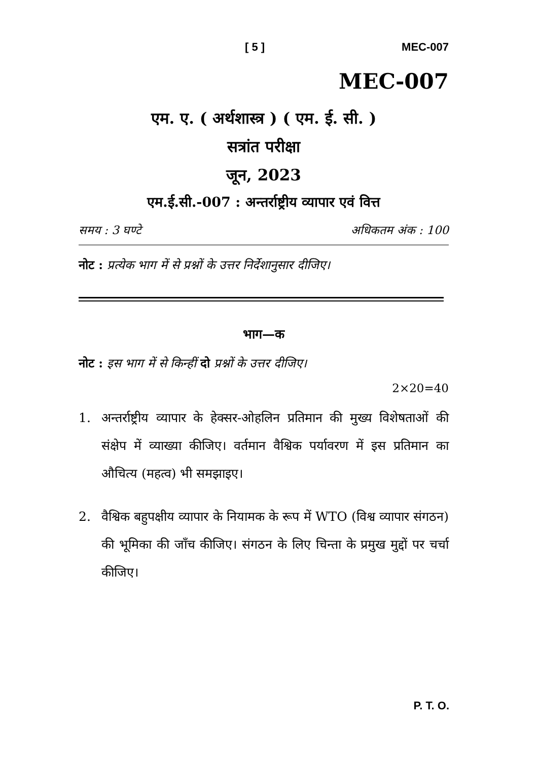[ 5 ] MEC-007
MEC-007
एम. ए. ( अर्थशास्त्र ) ( एम. ई. सी. )
सत्रांत परीक्षा
जून, 2023
एम.ई.सी.-007 : अन्तर्राष्ट्रीय व्यापार एवं वित्त
समय : 3 घण्टे अधिकतम अंक : 100
नोट : प्रत्येक भाग में से प्रश्नों के उत्तर निर्देशानुसार दीजिए।
भाग—क
नोट : इस भाग में से किन्हीं दो प्रश्नों के उत्तर दीजिए।
2×20=40
1. अन्तर्राष्ट्रीय व्यापार के हेक्सर-ओहलिन प्रतिमान की मुख्य विशेषताओं की संक्षेप में व्याख्या कीजिए। वर्तमान वैश्विक पर्यावरण में इस प्रतिमान का औचित्य (महत्व) भी समझाइए।
2. वैश्विक बहुपक्षीय व्यापार के नियामक के रूप में WTO (विश्व व्यापार संगठन) की भूमिका की जाँच कीजिए। संगठन के लिए चिन्ता के प्रमुख मुद्दों पर चर्चा कीजिए।
P. T. O.